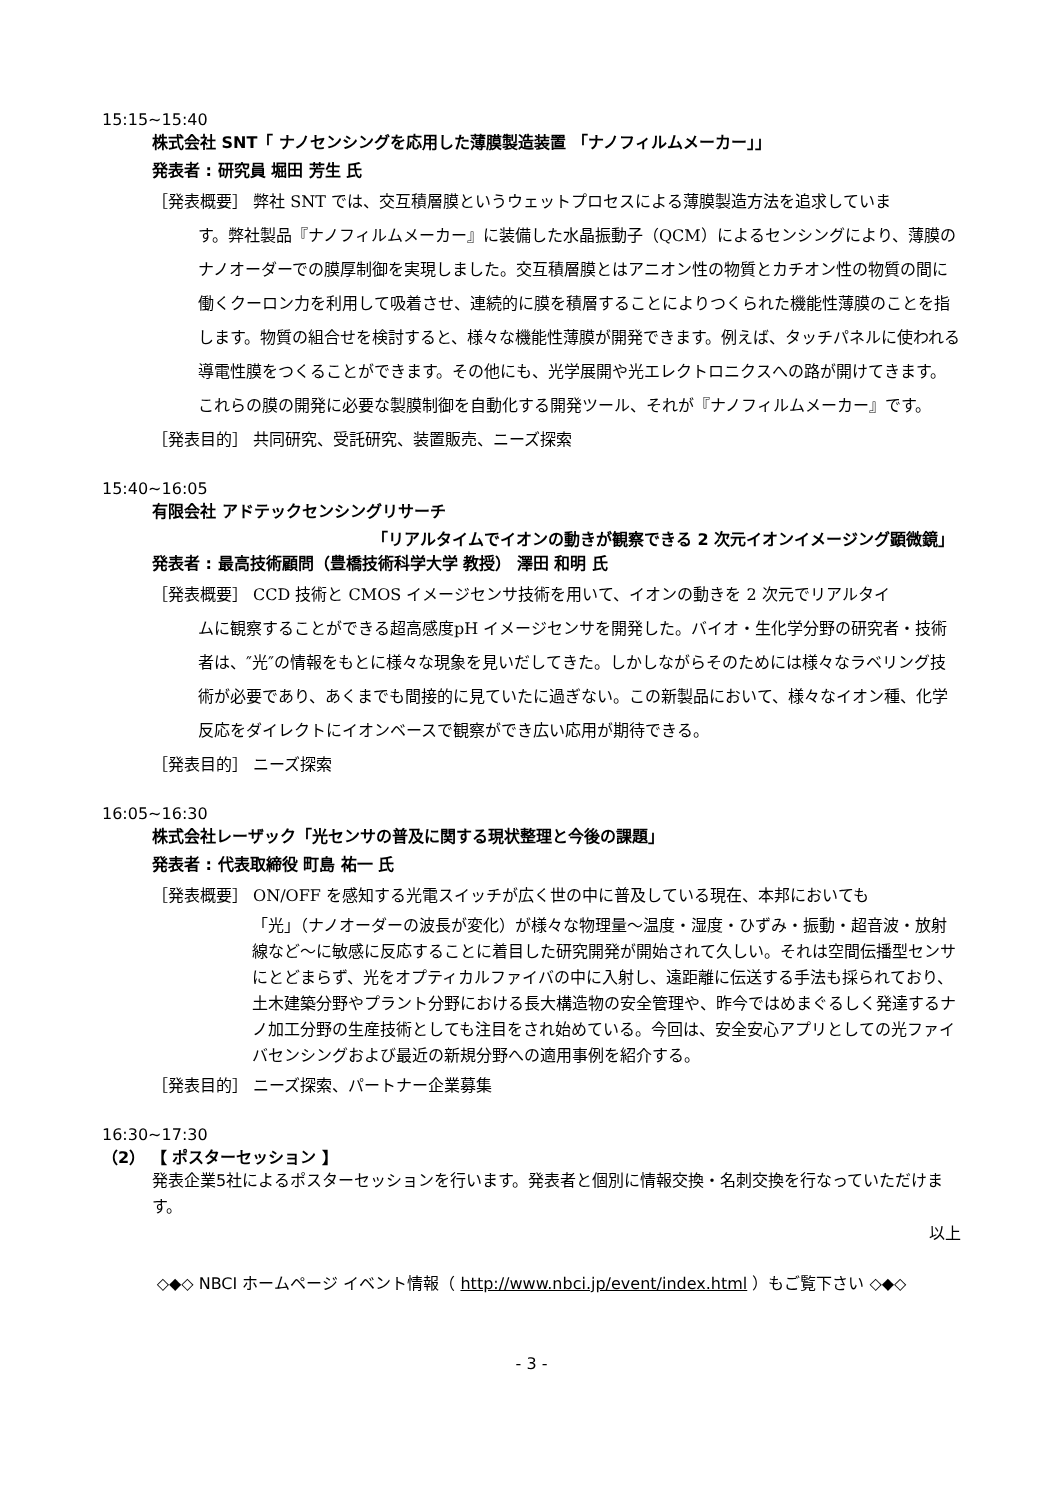15:15~15:40
株式会社 SNT「 ナノセンシングを応用した薄膜製造装置 「ナノフィルムメーカー」」
発表者 : 研究員 堀田 芳生 氏
［発表概要］ 弊社 SNT では、交互積層膜というウェットプロセスによる薄膜製造方法を追求していま
す。弊社製品『ナノフィルムメーカー』に装備した水晶振動子（QCM）によるセンシングにより、薄膜のナノオーダーでの膜厚制御を実現しました。交互積層膜とはアニオン性の物質とカチオン性の物質の間に働くクーロン力を利用して吸着させ、連続的に膜を積層することによりつくられた機能性薄膜のことを指します。物質の組合せを検討すると、様々な機能性薄膜が開発できます。例えば、タッチパネルに使われる導電性膜をつくることができます。その他にも、光学展開や光エレクトロニクスへの路が開けてきます。これらの膜の開発に必要な製膜制御を自動化する開発ツール、それが『ナノフィルムメーカー』です。
［発表目的］ 共同研究、受託研究、装置販売、ニーズ探索
15:40~16:05
有限会社 アドテックセンシングリサーチ
「リアルタイムでイオンの動きが観察できる 2 次元イオンイメージング顕微鏡」
発表者 : 最高技術顧問（豊橋技術科学大学 教授） 澤田 和明 氏
［発表概要］ CCD 技術と CMOS イメージセンサ技術を用いて、イオンの動きを 2 次元でリアルタイ
ムに観察することができる超高感度pH イメージセンサを開発した。バイオ・生化学分野の研究者・技術者は、″光″の情報をもとに様々な現象を見いだしてきた。しかしながらそのためには様々なラベリング技術が必要であり、あくまでも間接的に見ていたに過ぎない。この新製品において、様々なイオン種、化学反応をダイレクトにイオンベースで観察ができ広い応用が期待できる。
［発表目的］ ニーズ探索
16:05~16:30
株式会社レーザック「光センサの普及に関する現状整理と今後の課題」
発表者 : 代表取締役 町島 祐一 氏
［発表概要］ ON/OFF を感知する光電スイッチが広く世の中に普及している現在、本邦においても
「光」（ナノオーダーの波長が変化）が様々な物理量～温度・湿度・ひずみ・振動・超音波・放射線など～に敏感に反応することに着目した研究開発が開始されて久しい。それは空間伝播型センサにとどまらず、光をオプティカルファイバの中に入射し、遠距離に伝送する手法も採られており、土木建築分野やプラント分野における長大構造物の安全管理や、昨今ではめまぐるしく発達するナノ加工分野の生産技術としても注目をされ始めている。今回は、安全安心アプリとしての光ファイバセンシングおよび最近の新規分野への適用事例を紹介する。
［発表目的］ ニーズ探索、パートナー企業募集
16:30~17:30
（2） 【 ポスターセッション 】
発表企業5社によるポスターセッションを行います。発表者と個別に情報交換・名刺交換を行なっていただけます。
以上
◇◆◇ NBCI ホームページ イベント情報（ http://www.nbci.jp/event/index.html ）もご覧下さい ◇◆◇
- 3 -